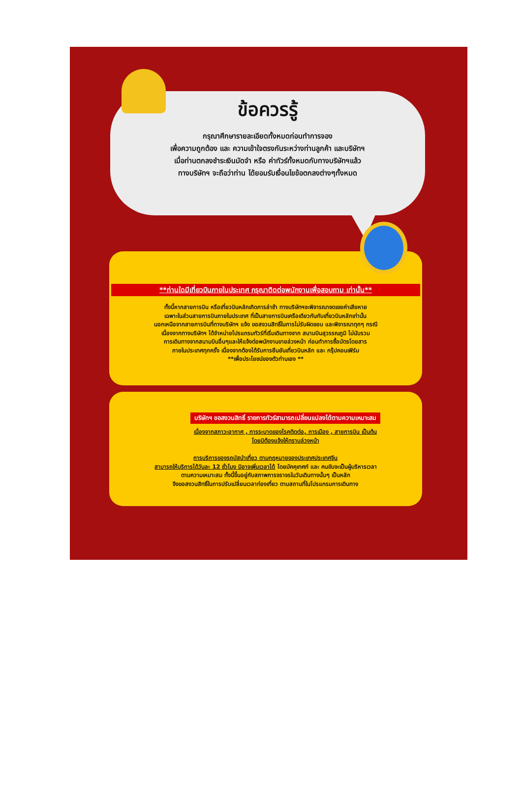ข้อควรรู้
กรุณาศึกษารายละเอียดทั้งหมดก่อนทำการจอง
เพื่อความถูกต้อง และ ความเข้าใจตรงกันระหว่างท่านลูกค้า และบริษัทฯ
เมื่อท่านตกลงชำระเงินมัดจำ หรือ ค่าทัวร์ทั้งหมดกับทางบริษัทฯแล้ว
ทางบริษัทฯ จะถือว่าท่าน ได้ยอมรับเงื่อนไขข้อตกลงต่างๆทั้งหมด
**ท่านใดมีเที่ยวบินภายในประเทศ กรุณาติดต่อพนักงานเพื่อสอบถาม เท่านั้น**
ทั้งนี้หากสายการบิน หรือเที่ยวบินหลักเกิดการล่าช้า ทางบริษัทฯจะพิจารณาชดเชยค่าเสียหาย
เฉพาะในส่วนสายการบินภายในประเทศ ที่เป็นสายการบินเครือเดียวกันกับเที่ยวบินหลักเท่านั้น
นอกเหนือจากสายการบินที่ทางบริษัทฯ แจ้ง ขอสงวนสิทธิ์ในการไม่รับผิดชอบ และพิจารณาทุกๆ กรณี
เนื่องจากทางบริษัทฯ ได้จำหน่ายโปรแกรมทัวร์ที่เริ่มเดินทางจาก สนามบินสุวรรณภูมิ ไม่นับรวม
การเดินทางจากสนามบินอื่นๆและให้แจ้งต่อพนักงานขายล่วงหน้า ก่อนทำการซื้อบัตรโดยสาร
ภายในประเทศทุกครั้ง เนื่องจากต้องได้รับการยืนยันเที่ยวบินหลัก และ กรุ๊ปคอนเฟิร์ม
**เพื่อประโยชน์ของตัวท่านเอง **
บริษัทฯ ขอสงวนสิทธิ์ รายการทัวร์สามารถเปลี่ยนแปลงได้ตามความเหมาะสม
เนื่องจากสภาวะอากาศ , การระบาดของโรคติดต่อ, การเมือง , สายการบิน เป็นต้น
โดยมิต้องแจ้งให้ทราบล่วงหน้า
การบริการของรถบัสนำเที่ยว ตามกฎหมายของประเทศประเทศจีน
สามารถให้บริการได้วันละ 12 ชั่วโมง มิอาจเพิ่มเวลาได้ โดยมัคคุเทศก์ และ คนขับจะเป็นผู้บริหารเวลา
ตามความเหมาะสม ทั้งนี้ขึ้นอยู่กับสภาพการจราจรในวันเดินทางนั้นๆ เป็นหลัก
จึงขอสงวนสิทธิ์ในการปรับเปลี่ยนเวลาท่องเที่ยว ตามสถานที่ในโปรแกรมการเดินทาง